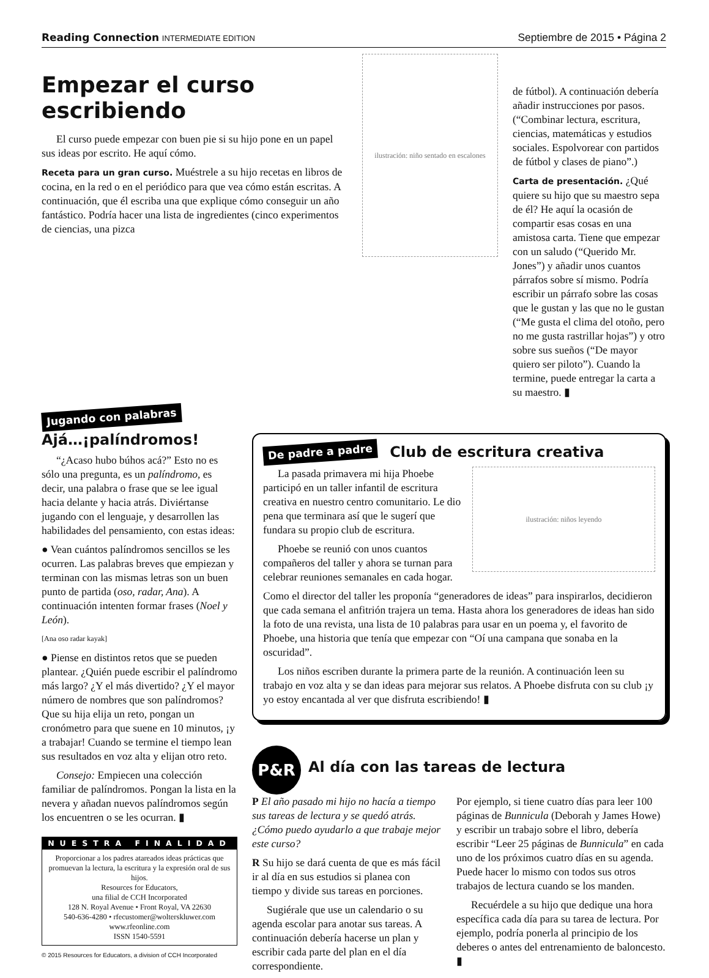Reading Connection INTERMEDIATE EDITION Septiembre de 2015 • Página 2
Empezar el curso escribiendo
El curso puede empezar con buen pie si su hijo pone en un papel sus ideas por escrito. He aquí cómo.
Receta para un gran curso. Muéstrele a su hijo recetas en libros de cocina, en la red o en el periódico para que vea cómo están escritas. A continuación, que él escriba una que explique cómo conseguir un año fantástico. Podría hacer una lista de ingredientes (cinco experimentos de ciencias, una pizca
ilustración: niño sentado en escalones
de fútbol). A continuación debería añadir instrucciones por pasos. (“Combinar lectura, escritura, ciencias, matemáticas y estudios sociales. Espolvorear con partidos de fútbol y clases de piano”.)
Carta de presentación. ¿Qué quiere su hijo que su maestro sepa de él? He aquí la ocasión de compartir esas cosas en una amistosa carta. Tiene que empezar con un saludo (“Querido Mr. Jones”) y añadir unos cuantos párrafos sobre sí mismo. Podría escribir un párrafo sobre las cosas que le gustan y las que no le gustan (“Me gusta el clima del otoño, pero no me gusta rastrillar hojas”) y otro sobre sus sueños (“De mayor quiero ser piloto”). Cuando la termine, puede entregar la carta a su maestro. ▮
Jugando con palabras
Ajá…¡palíndromos!
“¿Acaso hubo búhos acá?” Esto no es sólo una pregunta, es un palíndromo, es decir, una palabra o frase que se lee igual hacia delante y hacia atrás. Diviértanse jugando con el lenguaje, y desarrollen las habilidades del pensamiento, con estas ideas:
● Vean cuántos palíndromos sencillos se les ocurren. Las palabras breves que empiezan y terminan con las mismas letras son un buen punto de partida (oso, radar, Ana). A continuación intenten formar frases (Noel y León).
[Ana oso radar kayak]
● Piense en distintos retos que se pueden plantear. ¿Quién puede escribir el palíndromo más largo? ¿Y el más divertido? ¿Y el mayor número de nombres que son palíndromos? Que su hija elija un reto, pongan un cronómetro para que suene en 10 minutos, ¡y a trabajar! Cuando se termine el tiempo lean sus resultados en voz alta y elijan otro reto.
Consejo: Empiecen una colección familiar de palíndromos. Pongan la lista en la nevera y añadan nuevos palíndromos según los encuentren o se les ocurran. ▮
NUESTRA FINALIDAD
Proporcionar a los padres atareados ideas prácticas que promuevan la lectura, la escritura y la expresión oral de sus hijos.
Resources for Educators,
una filial de CCH Incorporated
128 N. Royal Avenue • Front Royal, VA 22630
540-636-4280 • rfecustomer@wolterskluwer.com
www.rfeonline.com
ISSN 1540-5591
© 2015 Resources for Educators, a division of CCH Incorporated
De padre a padre
Club de escritura creativa
La pasada primavera mi hija Phoebe participó en un taller infantil de escritura creativa en nuestro centro comunitario. Le dio pena que terminara así que le sugerí que fundara su propio club de escritura.
Phoebe se reunió con unos cuantos compañeros del taller y ahora se turnan para celebrar reuniones semanales en cada hogar.
ilustración: niños leyendo
Como el director del taller les proponía “generadores de ideas” para inspirarlos, decidieron que cada semana el anfitrión trajera un tema. Hasta ahora los generadores de ideas han sido la foto de una revista, una lista de 10 palabras para usar en un poema y, el favorito de Phoebe, una historia que tenía que empezar con “Oí una campana que sonaba en la oscuridad”.
Los niños escriben durante la primera parte de la reunión. A continuación leen su trabajo en voz alta y se dan ideas para mejorar sus relatos. A Phoebe disfruta con su club ¡y yo estoy encantada al ver que disfruta escribiendo! ▮
P&R
Al día con las tareas de lectura
P El año pasado mi hijo no hacía a tiempo sus tareas de lectura y se quedó atrás. ¿Cómo puedo ayudarlo a que trabaje mejor este curso?
R Su hijo se dará cuenta de que es más fácil ir al día en sus estudios si planea con tiempo y divide sus tareas en porciones.
Sugiérale que use un calendario o su agenda escolar para anotar sus tareas. A continuación debería hacerse un plan y escribir cada parte del plan en el día correspondiente.
Por ejemplo, si tiene cuatro días para leer 100 páginas de Bunnicula (Deborah y James Howe) y escribir un trabajo sobre el libro, debería escribir “Leer 25 páginas de Bunnicula” en cada uno de los próximos cuatro días en su agenda. Puede hacer lo mismo con todos sus otros trabajos de lectura cuando se los manden.
Recuérdele a su hijo que dedique una hora específica cada día para su tarea de lectura. Por ejemplo, podría ponerla al principio de los deberes o antes del entrenamiento de baloncesto. ▮